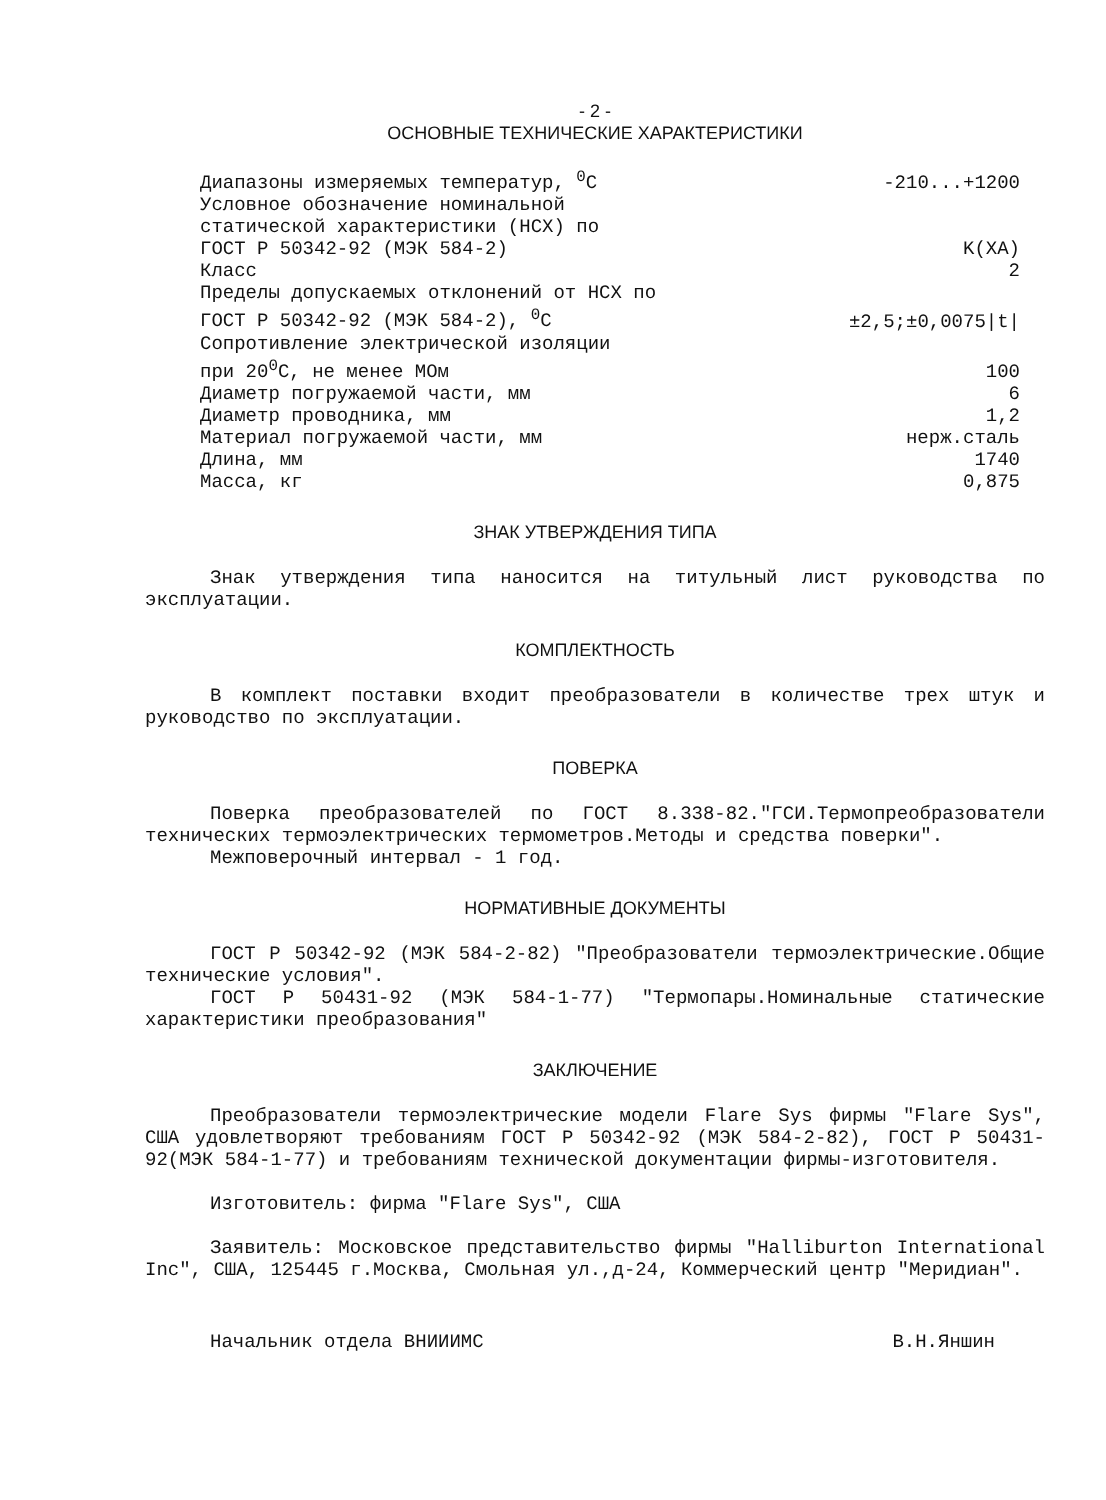- 2 -
ОСНОВНЫЕ ТЕХНИЧЕСКИЕ ХАРАКТЕРИСТИКИ
| Диапазоны измеряемых температур, <sup>0</sup>C | -210...+1200 |
| Условное обозначение номинальной статической характеристики (НСХ) по ГОСТ Р 50342-92 (МЭК 584-2) | K(XA) |
| Класс | 2 |
| Пределы допускаемых отклонений от НСХ по ГОСТ Р 50342-92 (МЭК 584-2), <sup>0</sup>C | ±2,5;±0,0075/t/ |
| Сопротивление электрической изоляции при 20<sup>0</sup>C, не менее МОм | 100 |
| Диаметр погружаемой части, мм | 6 |
| Диаметр проводника, мм | 1,2 |
| Материал погружаемой части, мм | нерж.сталь |
| Длина, мм | 1740 |
| Масса, кг | 0,875 |
ЗНАК УТВЕРЖДЕНИЯ ТИПА
Знак утверждения типа наносится на титульный лист руководства по эксплуатации.
КОМПЛЕКТНОСТЬ
В комплект поставки входит преобразователи в количестве трех штук и руководство по эксплуатации.
ПОВЕРКА
Поверка преобразователей по ГОСТ 8.338-82."ГСИ.Термопреобразователи технических термоэлектрических термометров.Методы и средства поверки".
Межповерочный интервал - 1 год.
НОРМАТИВНЫЕ ДОКУМЕНТЫ
ГОСТ Р 50342-92 (МЭК 584-2-82) "Преобразователи термоэлектрические.Общие технические условия".
ГОСТ Р 50431-92 (МЭК 584-1-77) "Термопары.Номинальные статические характеристики преобразования"
ЗАКЛЮЧЕНИЕ
Преобразователи термоэлектрические модели Flare Sys фирмы "Flare Sys", США удовлетворяют требованиям ГОСТ Р 50342-92 (МЭК 584-2-82), ГОСТ Р 50431-92(МЭК 584-1-77) и требованиям технической документации фирмы-изготовителя.
Изготовитель: фирма "Flare Sys", США
Заявитель: Московское представительство фирмы "Halliburton International Inc", США, 125445 г.Москва, Смольная ул.,д-24, Коммерческий центр "Меридиан".
Начальник отдела ВНИИИМС В.Н.Яншин